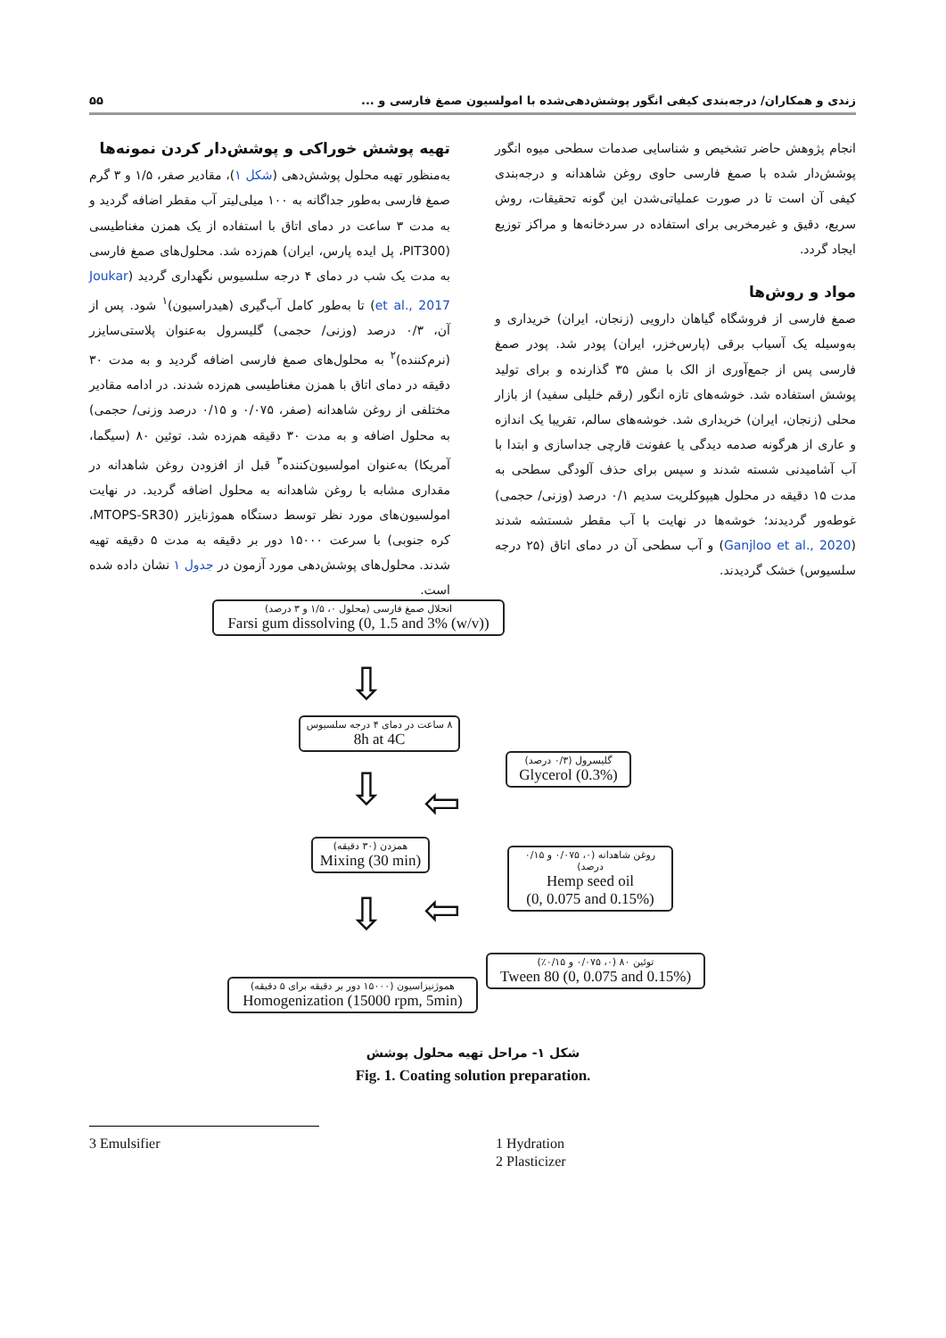زندی و همکاران/ درجه‌بندی کیفی انگور پوشش‌دهی‌شده با امولسیون صمغ فارسی و ... ۵۵
انجام پژوهش حاضر تشخیص و شناسایی صدمات سطحی میوه انگور پوشش‌دار شده با صمغ فارسی حاوی روغن شاهدانه و درجه‌بندی کیفی آن است تا در صورت عملیاتی‌شدن این گونه تحقیقات، روش سریع، دقیق و غیرمخربی برای استفاده در سردخانه‌ها و مراکز توزیع ایجاد گردد.
مواد و روش‌ها
صمغ فارسی از فروشگاه گیاهان دارویی (زنجان، ایران) خریداری و به‌وسیله یک آسیاب برقی (پارس‌خزر، ایران) پودر شد. پودر صمغ فارسی پس از جمع‌آوری از الک با مش ۳۵ گذارنده و برای تولید پوشش استفاده شد. خوشه‌های تازه انگور (رقم خلیلی سفید) از بازار محلی (زنجان، ایران) خریداری شد. خوشه‌های سالم، تقریبا یک اندازه و عاری از هرگونه صدمه دیدگی یا عفونت قارچی جداسازی و ابتدا با آب آشامیدنی شسته شدند و سپس برای حذف آلودگی سطحی به مدت ۱۵ دقیقه در محلول هیپوکلریت سدیم ۰/۱ درصد (وزنی/ حجمی) غوطه‌ور گردیدند؛ خوشه‌ها در نهایت با آب مقطر شستشه شدند (Ganjloo et al., 2020) و آب سطحی آن در دمای اتاق (۲۵ درجه سلسیوس) خشک گردیدند.
تهیه پوشش خوراکی و پوشش‌دار کردن نمونه‌ها
به‌منظور تهیه محلول پوشش‌دهی (شکل ۱)، مقادیر صفر، ۱/۵ و ۳ گرم صمغ فارسی به‌طور جداگانه به ۱۰۰ میلی‌لیتر آب مقطر اضافه گردید و به مدت ۳ ساعت در دمای اتاق با استفاده از یک همزن مغناطیسی (PIT300، پل ایده پارس، ایران) هم‌زده شد. محلول‌های صمغ فارسی به مدت یک شب در دمای ۴ درجه سلسیوس نگهداری گردید (Joukar et al., 2017) تا به‌طور کامل آب‌گیری (هیدراسیون)<sup>۱</sup> شود. پس از آن، ۰/۳ درصد (وزنی/ حجمی) گلیسرول به‌عنوان پلاستی‌سایزر (نرم‌کننده)<sup>۲</sup> به محلول‌های صمغ فارسی اضافه گردید و به مدت ۳۰ دقیقه در دمای اتاق با همزن مغناطیسی هم‌زده شدند. در ادامه مقادیر مختلفی از روغن شاهدانه (صفر، ۰/۰۷۵ و ۰/۱۵ درصد وزنی/ حجمی) به محلول اضافه و به مدت ۳۰ دقیقه هم‌زده شد. توئین ۸۰ (سیگما، آمریکا) به‌عنوان امولسیون‌کننده<sup>۳</sup> قبل از افزودن روغن شاهدانه در مقداری مشابه با روغن شاهدانه به محلول اضافه گردید. در نهایت امولسیون‌های مورد نظر توسط دستگاه هموژنایزر (MTOPS-SR30، کره جنوبی) با سرعت ۱۵۰۰۰ دور بر دقیقه به مدت ۵ دقیقه تهیه شدند. محلول‌های پوشش‌دهی مورد آزمون در جدول ۱ نشان داده شده است.
انحلال صمغ فارسی (محلول ۰، ۱/۵ و ۳ درصد)
Farsi gum dissolving (0, 1.5 and 3% (w/v))
⇩
۸ ساعت در دمای ۴ درجه سلسیوس
8h at 4C
گلیسرول (۰/۳ درصد)
Glycerol (0.3%)
⇩ ⇦
همزدن (۳۰ دقیقه)
Mixing (30 min)
روغن شاهدانه (۰، ۰/۰۷۵ و ۰/۱۵ درصد)
Hemp seed oil
(0, 0.075 and 0.15%)
⇦
⇩
توئین ۸۰ (۰، ۰/۰۷۵ و ۰/۱۵٪)
Tween 80 (0, 0.075 and 0.15%)
هموژنیزاسیون (۱۵۰۰۰ دور بر دقیقه برای ۵ دقیقه)
Homogenization (15000 rpm, 5min)
شکل ۱- مراحل تهیه محلول پوشش
Fig. 1. Coating solution preparation.
1 Hydration
2 Plasticizer
3 Emulsifier